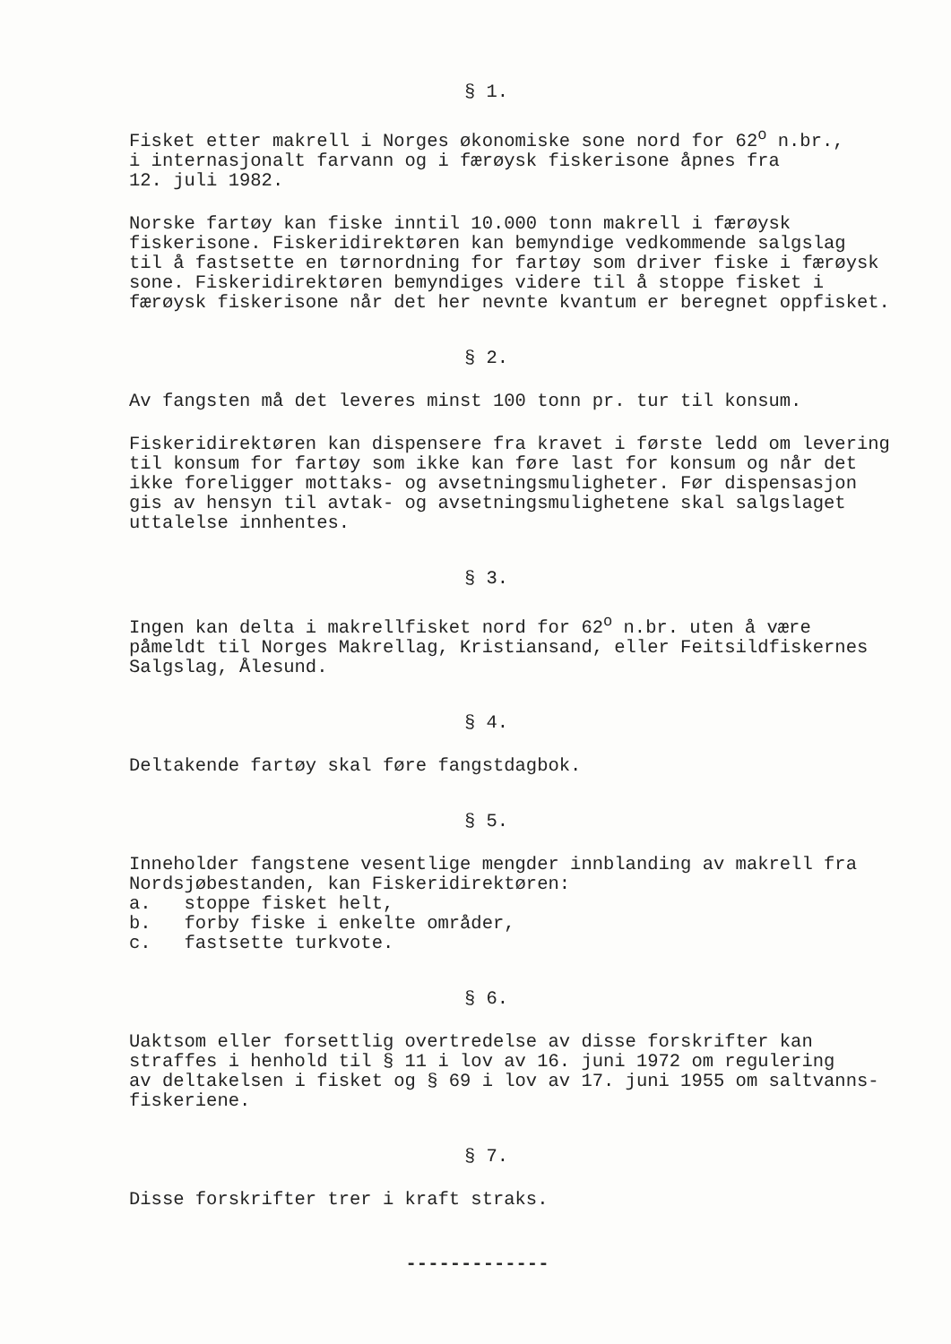§ 1.
Fisket etter makrell i Norges økonomiske sone nord for 62<sup>o</sup> n.br., i internasjonalt farvann og i færøysk fiskerisone åpnes fra 12. juli 1982.
Norske fartøy kan fiske inntil 10.000 tonn makrell i færøysk fiskerisone. Fiskeridirektøren kan bemyndige vedkommende salgslag til å fastsette en tørnordning for fartøy som driver fiske i færøysk sone. Fiskeridirektøren bemyndiges videre til å stoppe fisket i færøysk fiskerisone når det her nevnte kvantum er beregnet oppfisket.
§ 2.
Av fangsten må det leveres minst 100 tonn pr. tur til konsum.
Fiskeridirektøren kan dispensere fra kravet i første ledd om levering til konsum for fartøy som ikke kan føre last for konsum og når det ikke foreligger mottaks- og avsetningsmuligheter. Før dispensasjon gis av hensyn til avtak- og avsetningsmulighetene skal salgslaget uttalelse innhentes.
§ 3.
Ingen kan delta i makrellfisket nord for 62<sup>o</sup> n.br. uten å være påmeldt til Norges Makrellag, Kristiansand, eller Feitsildfiskernes Salgslag, Ålesund.
§ 4.
Deltakende fartøy skal føre fangstdagbok.
§ 5.
Inneholder fangstene vesentlige mengder innblanding av makrell fra Nordsjøbestanden, kan Fiskeridirektøren:
a. stoppe fisket helt,
b. forby fiske i enkelte områder,
c. fastsette turkvote.
§ 6.
Uaktsom eller forsettlig overtredelse av disse forskrifter kan straffes i henhold til § 11 i lov av 16. juni 1972 om regulering av deltakelsen i fisket og § 69 i lov av 17. juni 1955 om saltvanns- fiskeriene.
§ 7.
Disse forskrifter trer i kraft straks.
-------------